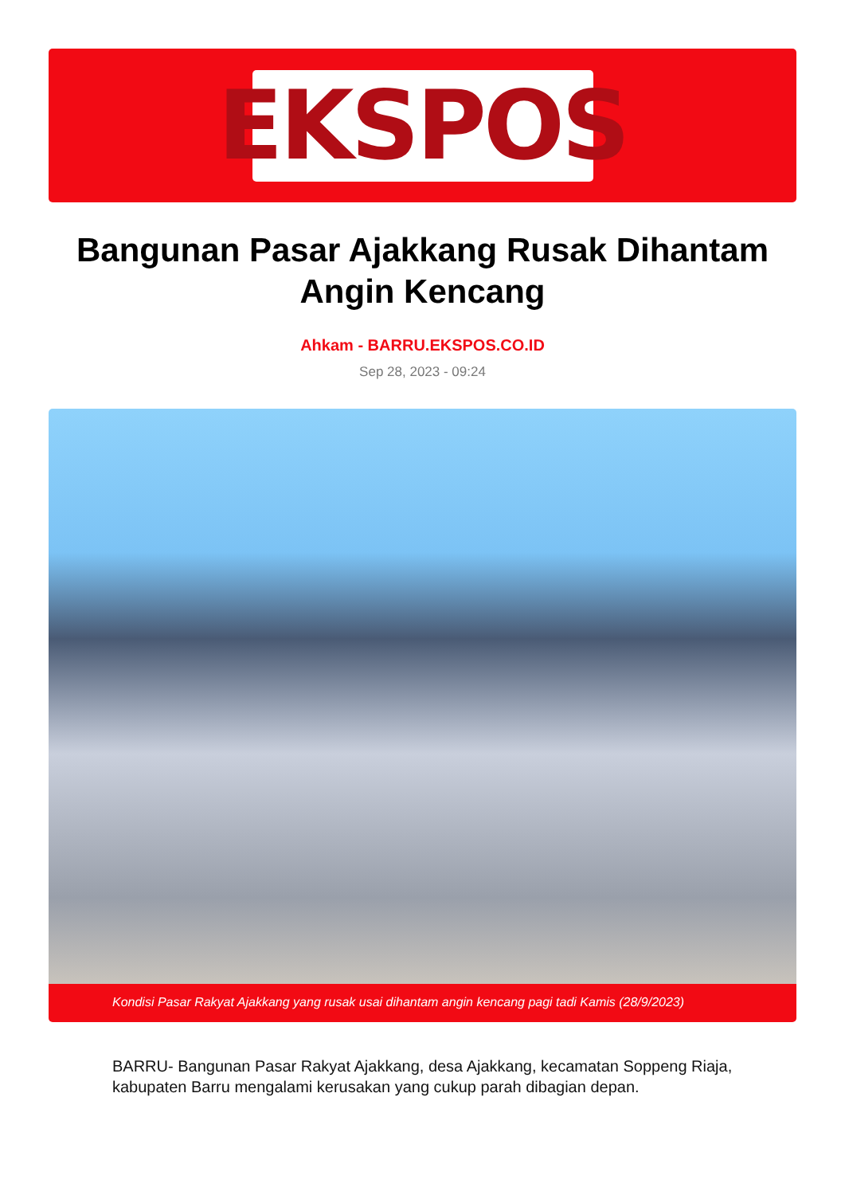EKSPOS
Bangunan Pasar Ajakkang Rusak Dihantam Angin Kencang
Ahkam - BARRU.EKSPOS.CO.ID
Sep 28, 2023 - 09:24
Kondisi Pasar Rakyat Ajakkang yang rusak usai dihantam angin kencang pagi tadi Kamis (28/9/2023)
BARRU- Bangunan Pasar Rakyat Ajakkang, desa Ajakkang, kecamatan Soppeng Riaja, kabupaten Barru mengalami kerusakan yang cukup parah dibagian depan.